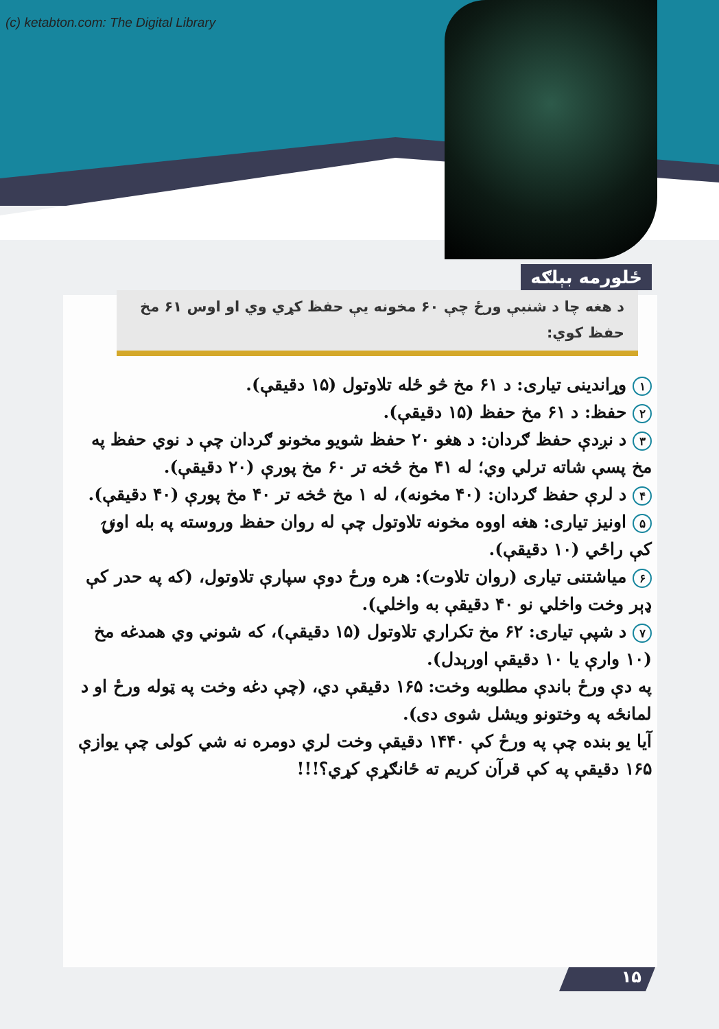(c) ketabton.com: The Digital Library
ځلورمه بېلګه
د هغه چا د شنبې ورځ چې ۶۰ مخونه یې حفظ کړي وي او اوس ۶۱ مخ حفظ کوي:
۱ وړاندینی تیاری: د ۶۱ مخ څو ځله تلاوتول (۱۵ دقیقې).
۲ حفظ: د ۶۱ مخ حفظ (۱۵ دقیقې).
۳ د نږدې حفظ ګردان: د هغو ۲۰ حفظ شویو مخونو ګردان چې د نوي حفظ په مخ پسې شاته ترلي وي؛ له ۴۱ مخ څخه تر ۶۰ مخ پورې (۲۰ دقیقې).
۴ د لرې حفظ ګردان: (۴۰ مخونه)، له ۱ مخ څخه تر ۴۰ مخ پورې (۴۰ دقیقې).
۵ اونیز تیاری: هغه اووه مخونه تلاوتول چې له روان حفظ وروسته په بله اونۍ کې راځي (۱۰ دقیقې).
۶ میاشتنی تیاری (روان تلاوت): هره ورځ دوې سپارې تلاوتول، (که په حدر کې ډېر وخت واخلي نو ۴۰ دقیقې به واخلي).
۷ د شپې تیاری: ۶۲ مخ تکراري تلاوتول (۱۵ دقیقې)، که شوني وي همدغه مخ (۱۰ وارې یا ۱۰ دقیقې اورېدل).
په دې ورځ باندې مطلوبه وخت: ۱۶۵ دقیقې دي، (چې دغه وخت په ټوله ورځ او د لمانځه په وختونو ویشل شوی دی).
آیا یو بنده چې په ورځ کې ۱۴۴۰ دقیقې وخت لري دومره نه شي کولی چې یوازې ۱۶۵ دقیقې په کې قرآن کریم ته ځانګړې کړي؟!!!
۱۵